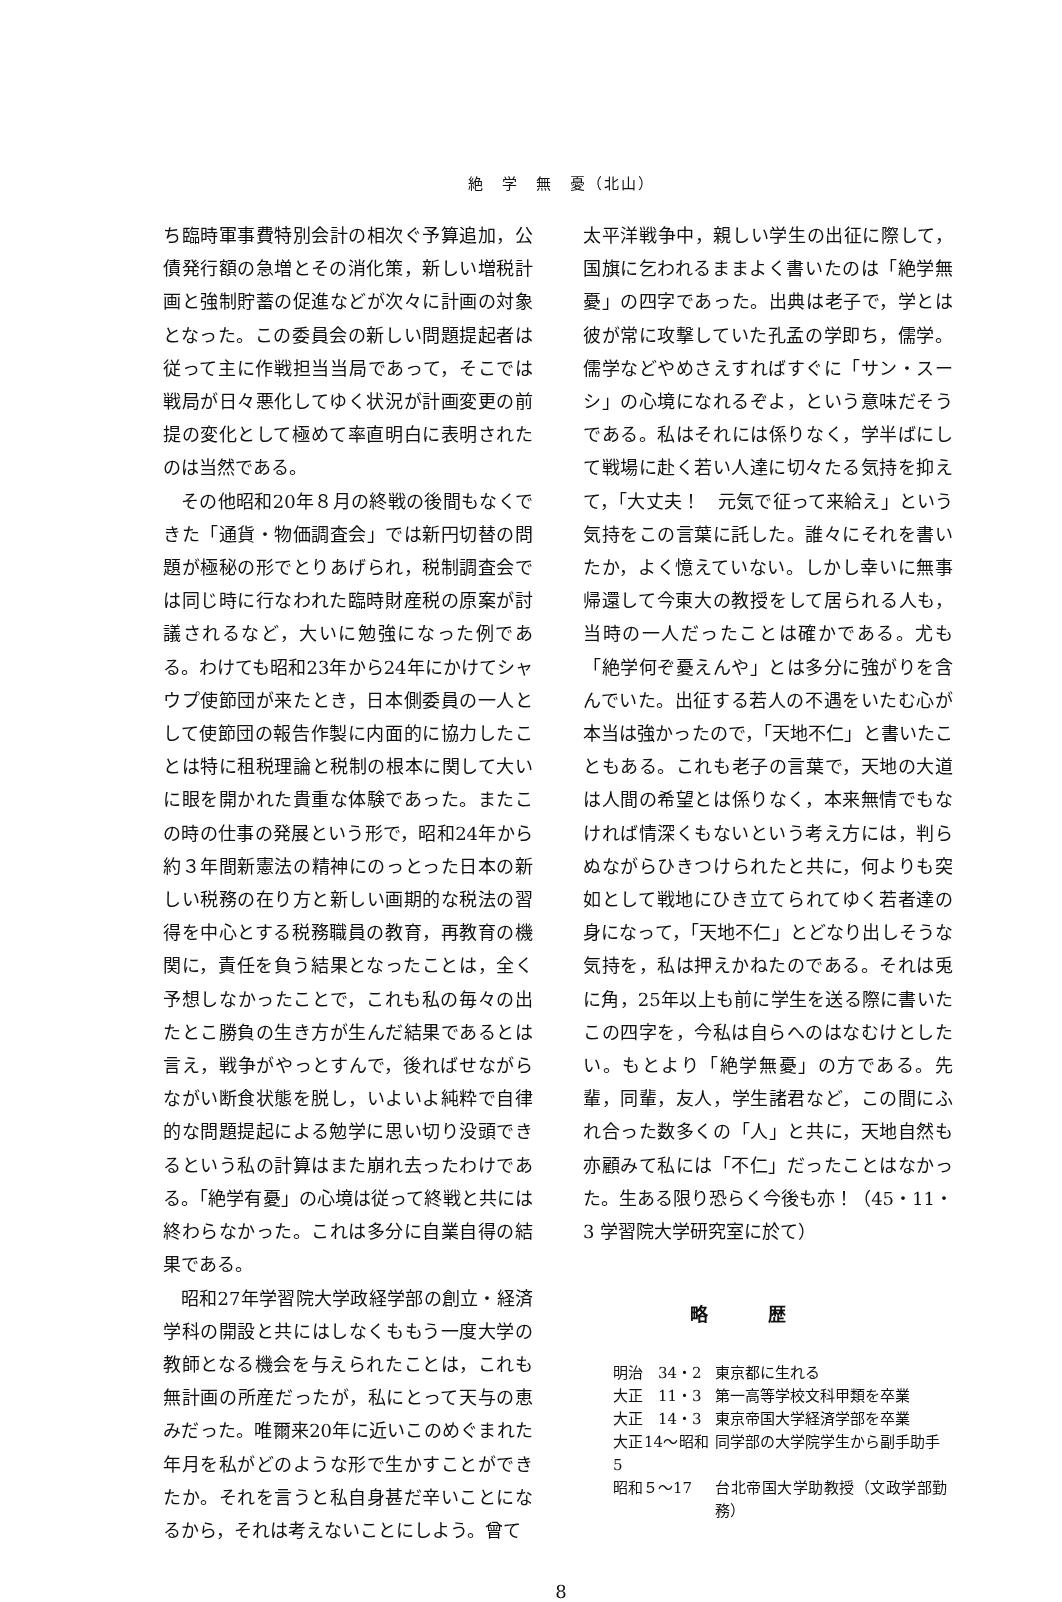絶　学　無　憂（北山）
ち臨時軍事費特別会計の相次ぐ予算追加，公債発行額の急増とその消化策，新しい増税計画と強制貯蓄の促進などが次々に計画の対象となった。この委員会の新しい問題提起者は従って主に作戦担当当局であって，そこでは戦局が日々悪化してゆく状況が計画変更の前提の変化として極めて率直明白に表明されたのは当然である。
その他昭和20年８月の終戦の後間もなくできた「通貨・物価調査会」では新円切替の問題が極秘の形でとりあげられ，税制調査会では同じ時に行なわれた臨時財産税の原案が討議されるなど，大いに勉強になった例である。わけても昭和23年から24年にかけてシャウプ使節団が来たとき，日本側委員の一人として使節団の報告作製に内面的に協力したことは特に租税理論と税制の根本に関して大いに眼を開かれた貴重な体験であった。またこの時の仕事の発展という形で，昭和24年から約３年間新憲法の精神にのっとった日本の新しい税務の在り方と新しい画期的な税法の習得を中心とする税務職員の教育，再教育の機関に，責任を負う結果となったことは，全く予想しなかったことで，これも私の毎々の出たとこ勝負の生き方が生んだ結果であるとは言え，戦争がやっとすんで，後ればせながらながい断食状態を脱し，いよいよ純粋で自律的な問題提起による勉学に思い切り没頭できるという私の計算はまた崩れ去ったわけである。「絶学有憂」の心境は従って終戦と共には終わらなかった。これは多分に自業自得の結果である。
昭和27年学習院大学政経学部の創立・経済学科の開設と共にはしなくももう一度大学の教師となる機会を与えられたことは，これも無計画の所産だったが，私にとって天与の恵みだった。唯爾来20年に近いこのめぐまれた年月を私がどのような形で生かすことができたか。それを言うと私自身甚だ辛いことになるから，それは考えないことにしよう。曾て
太平洋戦争中，親しい学生の出征に際して，国旗に乞われるままよく書いたのは「絶学無憂」の四字であった。出典は老子で，学とは彼が常に攻撃していた孔孟の学即ち，儒学。儒学などやめさえすればすぐに「サン・スーシ」の心境になれるぞよ，という意味だそうである。私はそれには係りなく，学半ばにして戦場に赴く若い人達に切々たる気持を抑えて，「大丈夫！　元気で征って来給え」という気持をこの言葉に託した。誰々にそれを書いたか，よく憶えていない。しかし幸いに無事帰還して今東大の教授をして居られる人も，当時の一人だったことは確かである。尤も「絶学何ぞ憂えんや」とは多分に強がりを含んでいた。出征する若人の不遇をいたむ心が本当は強かったので，「天地不仁」と書いたこともある。これも老子の言葉で，天地の大道は人間の希望とは係りなく，本来無情でもなければ情深くもないという考え方には，判らぬながらひきつけられたと共に，何よりも突如として戦地にひき立てられてゆく若者達の身になって，「天地不仁」とどなり出しそうな気持を，私は押えかねたのである。それは兎に角，25年以上も前に学生を送る際に書いたこの四字を，今私は自らへのはなむけとしたい。もとより「絶学無憂」の方である。先輩，同輩，友人，学生諸君など，この間にふれ合った数多くの「人」と共に，天地自然も亦顧みて私には「不仁」だったことはなかった。生ある限り恐らく今後も亦！（45・11・3 学習院大学研究室に於て）
略歴
| 明治 34・2 | 東京都に生れる |
| 大正 11・3 | 第一高等学校文科甲類を卒業 |
| 大正 14・3 | 東京帝国大学経済学部を卒業 |
| 大正14〜昭和5 | 同学部の大学院学生から副手助手 |
| 昭和５〜17 | 台北帝国大学助教授（文政学部勤務） |
8